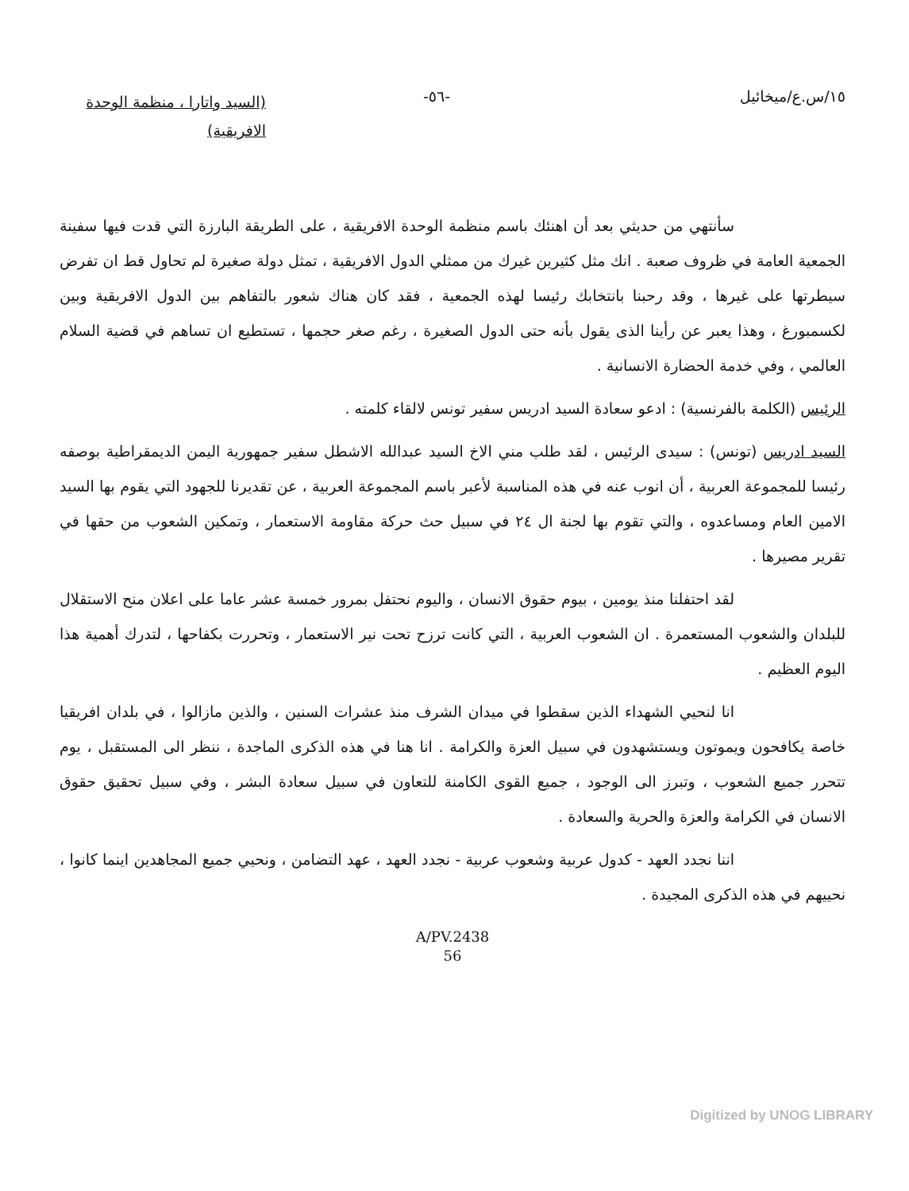١٥/س.ع/ميخائيل -٥٦-
(السيد واتارا ، منظمة الوحدة الافريقية)
سأنتهي من حديثي بعد أن اهنئك باسم منظمة الوحدة الافريقية ، على الطريقة البارزة التي قدت فيها سفينة الجمعية العامة في ظروف صعبة . انك مثل كثيرين غيرك من ممثلي الدول الافريقية ، تمثل دولة صغيرة لم تحاول قط ان تفرض سيطرتها على غيرها ، وقد رحبنا بانتخابك رئيسا لهذه الجمعية ، فقد كان هناك شعور بالتفاهم بين الدول الافريقية وبين لكسمبورغ ، وهذا يعبر عن رأينا الذى يقول بأنه حتى الدول الصغيرة ، رغم صغر حجمها ، تستطيع ان تساهم في قضية السلام العالمي ، وفي خدمة الحضارة الانسانية .
الرئيس (الكلمة بالفرنسية) : ادعو سعادة السيد ادريس سفير تونس لالقاء كلمته .
السيد ادريس (تونس) : سيدى الرئيس ، لقد طلب مني الاخ السيد عبدالله الاشطل سفير جمهورية اليمن الديمقراطية بوصفه رئيسا للمجموعة العربية ، أن انوب عنه في هذه المناسبة لأعبر باسم المجموعة العربية ، عن تقديرنا للجهود التي يقوم بها السيد الامين العام ومساعدوه ، والتي تقوم بها لجنة ال ٢٤ في سبيل حث حركة مقاومة الاستعمار ، وتمكين الشعوب من حقها في تقرير مصيرها .
لقد احتفلنا منذ يومين ، بيوم حقوق الانسان ، واليوم نحتفل بمرور خمسة عشر عاما على اعلان منح الاستقلال للبلدان والشعوب المستعمرة . ان الشعوب العربية ، التي كانت ترزح تحت نير الاستعمار ، وتحررت بكفاحها ، لتدرك أهمية هذا اليوم العظيم .
انا لنحيي الشهداء الذين سقطوا في ميدان الشرف منذ عشرات السنين ، والذين مازالوا ، في بلدان افريقيا خاصة يكافحون ويموتون ويستشهدون في سبيل العزة والكرامة . انا هنا في هذه الذكرى الماجدة ، ننظر الى المستقبل ، يوم تتحرر جميع الشعوب ، وتبرز الى الوجود ، جميع القوى الكامنة للتعاون في سبيل سعادة البشر ، وفي سبيل تحقيق حقوق الانسان في الكرامة والعزة والحرية والسعادة .
اننا نجدد العهد - كدول عربية وشعوب عربية - نجدد العهد ، عهد التضامن ، ونحيي جميع المجاهدين اينما كانوا ، نحييهم في هذه الذكرى المجيدة .
A/PV.2438
56
Digitized by UNOG LIBRARY